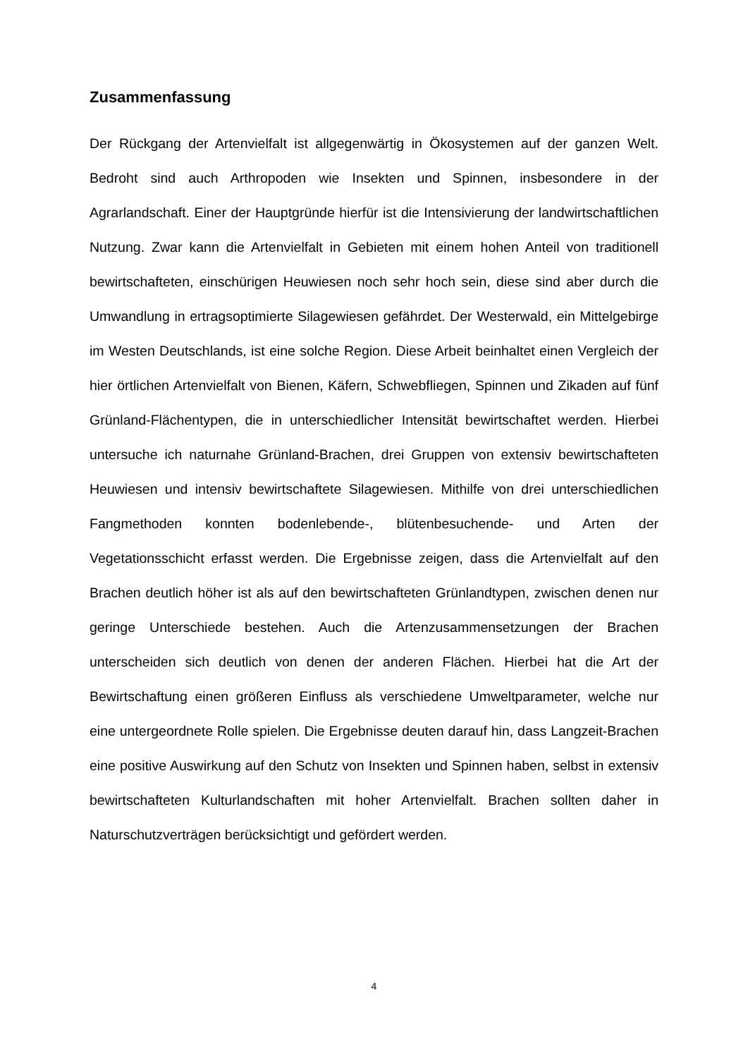Zusammenfassung
Der Rückgang der Artenvielfalt ist allgegenwärtig in Ökosystemen auf der ganzen Welt. Bedroht sind auch Arthropoden wie Insekten und Spinnen, insbesondere in der Agrarlandschaft. Einer der Hauptgründe hierfür ist die Intensivierung der landwirtschaftlichen Nutzung. Zwar kann die Artenvielfalt in Gebieten mit einem hohen Anteil von traditionell bewirtschafteten, einschürigen Heuwiesen noch sehr hoch sein, diese sind aber durch die Umwandlung in ertragsoptimierte Silagewiesen gefährdet. Der Westerwald, ein Mittelgebirge im Westen Deutschlands, ist eine solche Region. Diese Arbeit beinhaltet einen Vergleich der hier örtlichen Artenvielfalt von Bienen, Käfern, Schwebfliegen, Spinnen und Zikaden auf fünf Grünland-Flächentypen, die in unterschiedlicher Intensität bewirtschaftet werden. Hierbei untersuche ich naturnahe Grünland-Brachen, drei Gruppen von extensiv bewirtschafteten Heuwiesen und intensiv bewirtschaftete Silagewiesen. Mithilfe von drei unterschiedlichen Fangmethoden konnten bodenlebende-, blütenbesuchende- und Arten der Vegetationsschicht erfasst werden. Die Ergebnisse zeigen, dass die Artenvielfalt auf den Brachen deutlich höher ist als auf den bewirtschafteten Grünlandtypen, zwischen denen nur geringe Unterschiede bestehen. Auch die Artenzusammensetzungen der Brachen unterscheiden sich deutlich von denen der anderen Flächen. Hierbei hat die Art der Bewirtschaftung einen größeren Einfluss als verschiedene Umweltparameter, welche nur eine untergeordnete Rolle spielen. Die Ergebnisse deuten darauf hin, dass Langzeit-Brachen eine positive Auswirkung auf den Schutz von Insekten und Spinnen haben, selbst in extensiv bewirtschafteten Kulturlandschaften mit hoher Artenvielfalt. Brachen sollten daher in Naturschutzverträgen berücksichtigt und gefördert werden.
4